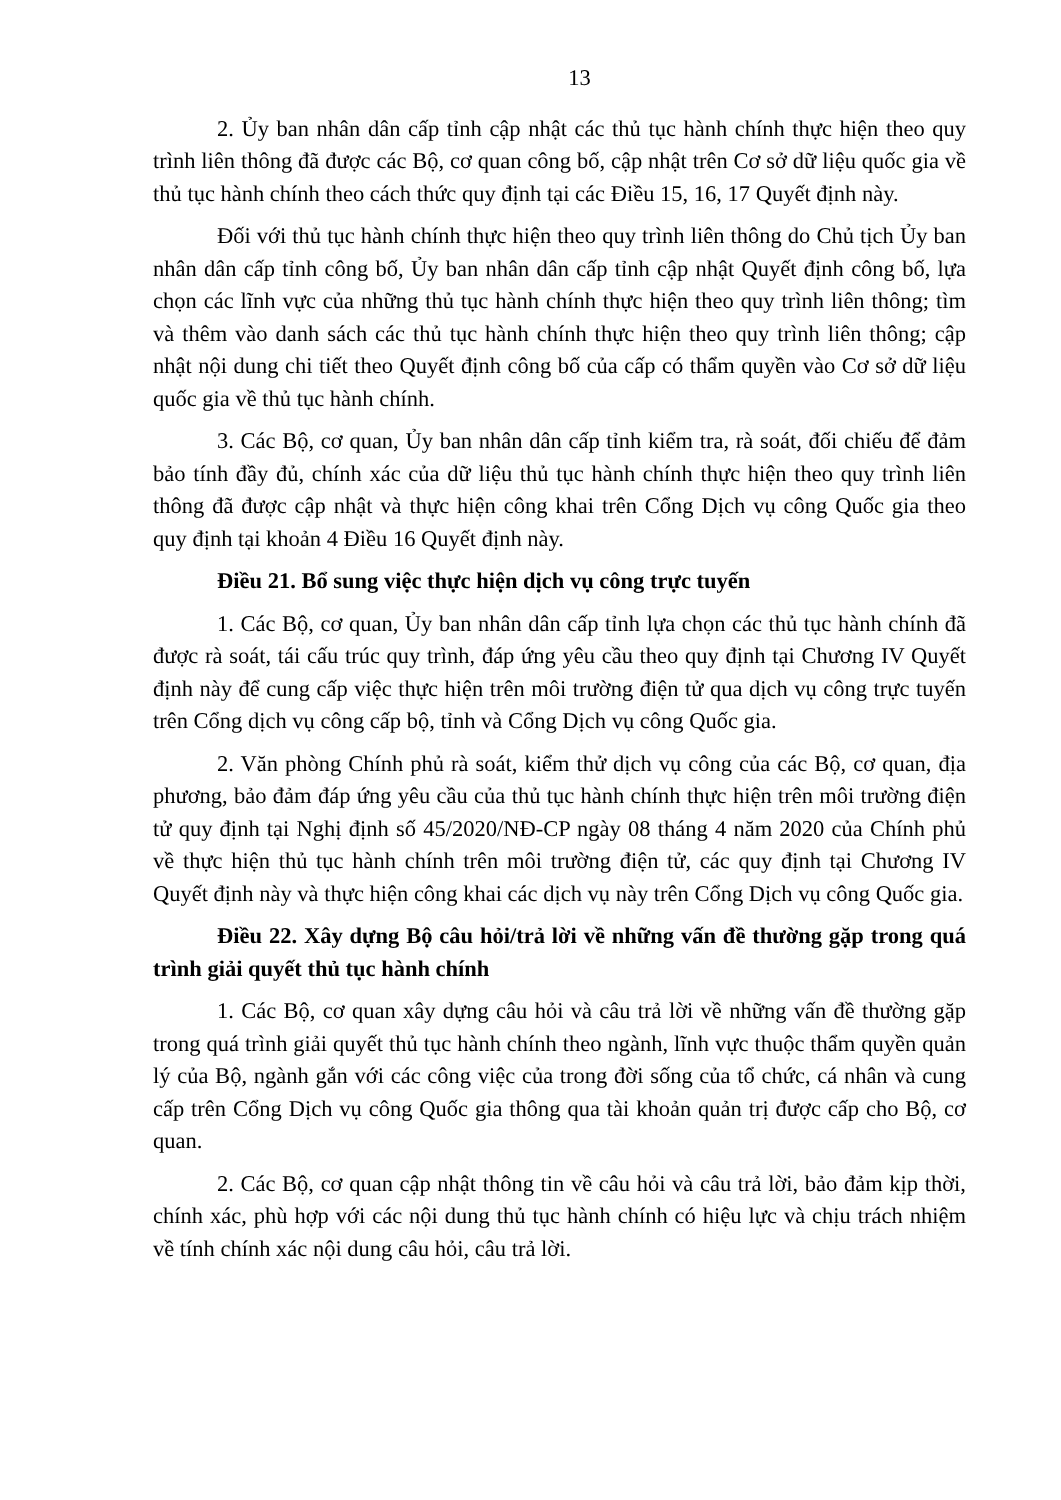13
2. Ủy ban nhân dân cấp tỉnh cập nhật các thủ tục hành chính thực hiện theo quy trình liên thông đã được các Bộ, cơ quan công bố, cập nhật trên Cơ sở dữ liệu quốc gia về thủ tục hành chính theo cách thức quy định tại các Điều 15, 16, 17 Quyết định này.
Đối với thủ tục hành chính thực hiện theo quy trình liên thông do Chủ tịch Ủy ban nhân dân cấp tỉnh công bố, Ủy ban nhân dân cấp tỉnh cập nhật Quyết định công bố, lựa chọn các lĩnh vực của những thủ tục hành chính thực hiện theo quy trình liên thông; tìm và thêm vào danh sách các thủ tục hành chính thực hiện theo quy trình liên thông; cập nhật nội dung chi tiết theo Quyết định công bố của cấp có thẩm quyền vào Cơ sở dữ liệu quốc gia về thủ tục hành chính.
3. Các Bộ, cơ quan, Ủy ban nhân dân cấp tỉnh kiểm tra, rà soát, đối chiếu để đảm bảo tính đầy đủ, chính xác của dữ liệu thủ tục hành chính thực hiện theo quy trình liên thông đã được cập nhật và thực hiện công khai trên Cổng Dịch vụ công Quốc gia theo quy định tại khoản 4 Điều 16 Quyết định này.
Điều 21. Bổ sung việc thực hiện dịch vụ công trực tuyến
1. Các Bộ, cơ quan, Ủy ban nhân dân cấp tỉnh lựa chọn các thủ tục hành chính đã được rà soát, tái cấu trúc quy trình, đáp ứng yêu cầu theo quy định tại Chương IV Quyết định này để cung cấp việc thực hiện trên môi trường điện tử qua dịch vụ công trực tuyến trên Cổng dịch vụ công cấp bộ, tỉnh và Cổng Dịch vụ công Quốc gia.
2. Văn phòng Chính phủ rà soát, kiểm thử dịch vụ công của các Bộ, cơ quan, địa phương, bảo đảm đáp ứng yêu cầu của thủ tục hành chính thực hiện trên môi trường điện tử quy định tại Nghị định số 45/2020/NĐ-CP ngày 08 tháng 4 năm 2020 của Chính phủ về thực hiện thủ tục hành chính trên môi trường điện tử, các quy định tại Chương IV Quyết định này và thực hiện công khai các dịch vụ này trên Cổng Dịch vụ công Quốc gia.
Điều 22. Xây dựng Bộ câu hỏi/trả lời về những vấn đề thường gặp trong quá trình giải quyết thủ tục hành chính
1. Các Bộ, cơ quan xây dựng câu hỏi và câu trả lời về những vấn đề thường gặp trong quá trình giải quyết thủ tục hành chính theo ngành, lĩnh vực thuộc thẩm quyền quản lý của Bộ, ngành gắn với các công việc của trong đời sống của tổ chức, cá nhân và cung cấp trên Cổng Dịch vụ công Quốc gia thông qua tài khoản quản trị được cấp cho Bộ, cơ quan.
2. Các Bộ, cơ quan cập nhật thông tin về câu hỏi và câu trả lời, bảo đảm kịp thời, chính xác, phù hợp với các nội dung thủ tục hành chính có hiệu lực và chịu trách nhiệm về tính chính xác nội dung câu hỏi, câu trả lời.